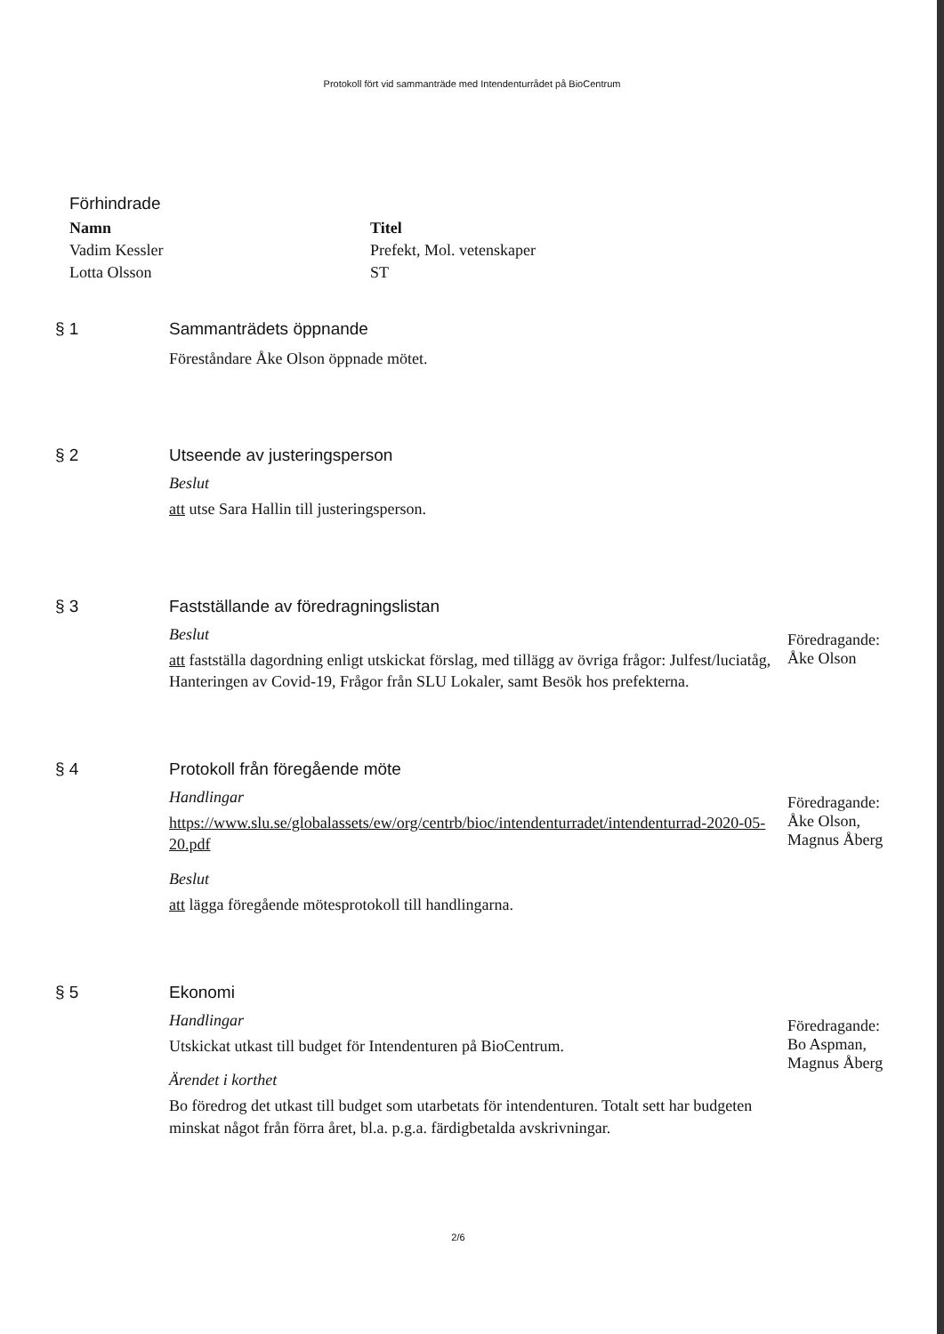Protokoll fört vid sammanträde med Intendenturrådet på BioCentrum
Förhindrade
| Namn | Titel |
| --- | --- |
| Vadim Kessler | Prefekt, Mol. vetenskaper |
| Lotta Olsson | ST |
§ 1 Sammanträdets öppnande
Föreståndare Åke Olson öppnade mötet.
§ 2 Utseende av justeringsperson
Beslut
att utse Sara Hallin till justeringsperson.
§ 3 Fastställande av föredragningslistan
Beslut
att fastställa dagordning enligt utskickat förslag, med tillägg av övriga frågor: Julfest/luciatåg, Hanteringen av Covid-19, Frågor från SLU Lokaler, samt Besök hos prefekterna.
Föredragande:
Åke Olson
§ 4 Protokoll från föregående möte
Handlingar
https://www.slu.se/globalassets/ew/org/centrb/bioc/intendenturradet/intendenturrad-2020-05-20.pdf
Beslut
att lägga föregående mötesprotokoll till handlingarna.
Föredragande:
Åke Olson,
Magnus Åberg
§ 5 Ekonomi
Handlingar
Utskickat utkast till budget för Intendenturen på BioCentrum.
Ärendet i korthet
Bo föredrog det utkast till budget som utarbetats för intendenturen. Totalt sett har budgeten minskat något från förra året, bl.a. p.g.a. färdigbetalda avskrivningar.
Föredragande:
Bo Aspman,
Magnus Åberg
2/6